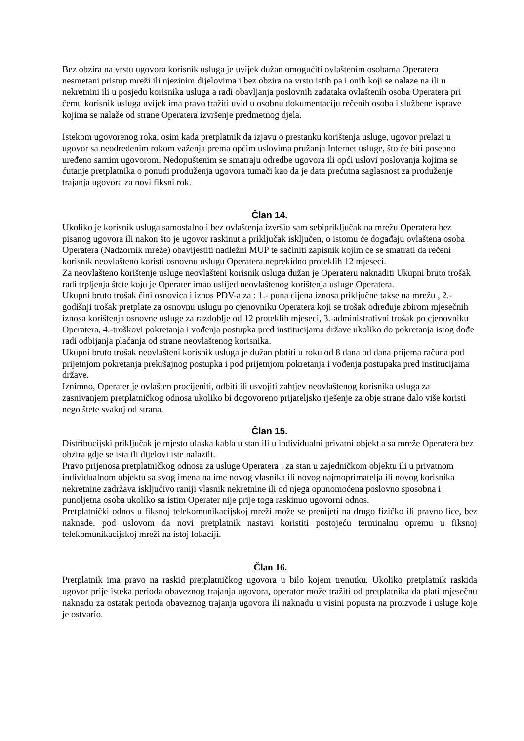Bez obzira na vrstu ugovora korisnik usluga je uvijek dužan omogućiti ovlaštenim osobama Operatera nesmetani pristup mreži ili njezinim dijelovima i bez obzira na vrstu istih pa i onih koji se nalaze na ili u nekretnini ili u posjedu korisnika usluga a radi obavljanja poslovnih zadataka ovlaštenih osoba Operatera pri čemu korisnik usluga uvijek ima pravo tražiti uvid u osobnu dokumentaciju rečenih osoba i službene isprave kojima se nalaže od strane Operatera izvršenje predmetnog djela.
Istekom ugovorenog roka, osim kada pretplatnik da izjavu o prestanku korištenja usluge, ugovor prelazi u ugovor sa neodređenim rokom važenja prema općim uslovima pružanja Internet usluge, što će biti posebno uređeno samim ugovorom. Nedopuštenim se smatraju odredbe ugovora ili opći uslovi poslovanja kojima se ćutanje pretplatnika o ponudi produženja ugovora tumači kao da je data prećutna saglasnost za produženje trajanja ugovora za novi fiksni rok.
Član 14.
Ukoliko je korisnik usluga samostalno i bez ovlaštenja izvršio sam sebipriključak na mrežu Operatera bez pisanog ugovora ili nakon što je ugovor raskinut a priključak isključen, o istomu će događaju ovlaštena osoba Operatera (Nadzornik mreže) obavijestiti nadležni MUP te sačiniti zapisnik kojim će se smatrati da rečeni korisnik neovlašteno koristi osnovnu uslugu Operatera neprekidno proteklih 12 mjeseci.
Za neovlašteno korištenje usluge neovlašteni korisnik usluga dužan je Operateru naknaditi Ukupni bruto trošak radi trpljenja štete koju je Operater imao uslijed neovlaštenog korištenja usluge Operatera.
Ukupni bruto trošak čini osnovica i iznos PDV-a za : 1.- puna cijena iznosa priključne takse na mrežu , 2.- godišnji trošak pretplate za osnovnu uslugu po cjenovniku Operatera koji se trošak određuje zbirom mjesečnih iznosa korištenja osnovne usluge za razdoblje od 12 proteklih mjeseci, 3.-administrativni trošak po cjenovniku Operatera, 4.-troškovi pokretanja i vođenja postupka pred institucijama države ukoliko do pokretanja istog dođe radi odbijanja plaćanja od strane neovlaštenog korisnika.
Ukupni bruto trošak neovlašteni korisnik usluga je dužan platiti u roku od 8 dana od dana prijema računa pod prijetnjom pokretanja prekršajnog postupka i pod prijetnjom pokretanja i vođenja postupaka pred institucijama države.
Iznimno, Operater je ovlašten procijeniti, odbiti ili usvojiti zahtjev neovlaštenog korisnika usluga za zasnivanjem pretplatničkog odnosa ukoliko bi dogovoreno prijateljsko rješenje za obje strane dalo više koristi nego štete svakoj od strana.
Član 15.
Distribucijski priključak je mjesto ulaska kabla u stan ili u individualni privatni objekt a sa mreže Operatera bez obzira gdje se ista ili dijelovi iste nalazili.
Pravo prijenosa pretplatničkog odnosa za usluge Operatera ; za stan u zajedničkom objektu ili u privatnom individualnom objektu sa svog imena na ime novog vlasnika ili novog najmoprimatelja ili novog korisnika nekretnine zadržava isključivo raniji vlasnik nekretnine ili od njega opunomoćena poslovno sposobna i punoljetna osoba ukoliko sa istim Operater nije prije toga raskinuo ugovorni odnos.
Pretplatnički odnos u fiksnoj telekomunikacijskoj mreži može se prenijeti na drugo fizičko ili pravno lice, bez naknade, pod uslovom da novi pretplatnik nastavi koristiti postojeću terminalnu opremu u fiksnoj telekomunikacijskoj mreži na istoj lokaciji.
. Član 16.
Pretplatnik ima pravo na raskid pretplatničkog ugovora u bilo kojem trenutku. Ukoliko pretplatnik raskida ugovor prije isteka perioda obaveznog trajanja ugovora, operator može tražiti od pretplatnika da plati mjesečnu naknadu za ostatak perioda obaveznog trajanja ugovora ili naknadu u visini popusta na proizvode i usluge koje je ostvario.